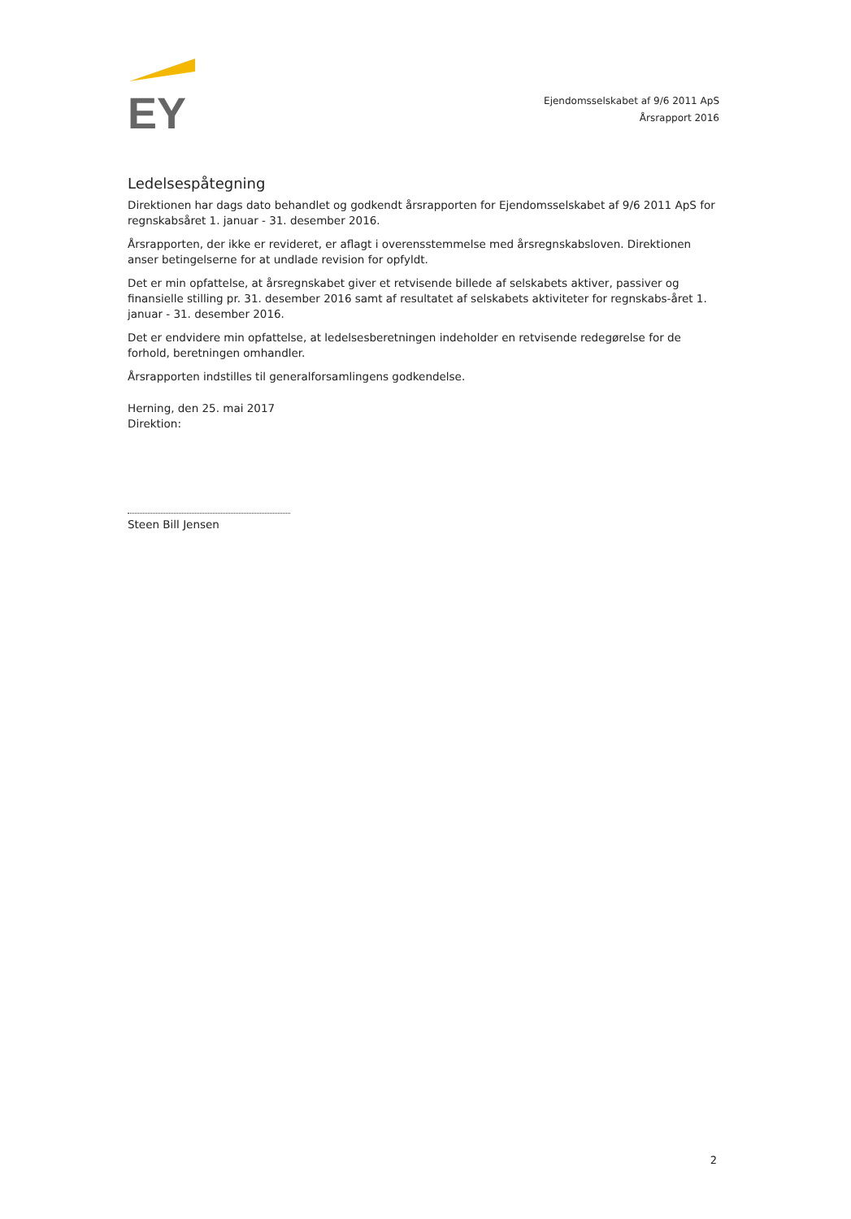EY
Ejendomsselskabet af 9/6 2011 ApS
Årsrapport 2016
Ledelsespåtegning
Direktionen har dags dato behandlet og godkendt årsrapporten for Ejendomsselskabet af 9/6 2011 ApS for regnskabsåret 1. januar - 31. desember 2016.
Årsrapporten, der ikke er revideret, er aflagt i overensstemmelse med årsregnskabsloven. Direktionen anser betingelserne for at undlade revision for opfyldt.
Det er min opfattelse, at årsregnskabet giver et retvisende billede af selskabets aktiver, passiver og finansielle stilling pr. 31. desember 2016 samt af resultatet af selskabets aktiviteter for regnskabs-året 1. januar - 31. desember 2016.
Det er endvidere min opfattelse, at ledelsesberetningen indeholder en retvisende redegørelse for de forhold, beretningen omhandler.
Årsrapporten indstilles til generalforsamlingens godkendelse.
Herning, den 25. mai 2017
Direktion:
Steen Bill Jensen
2